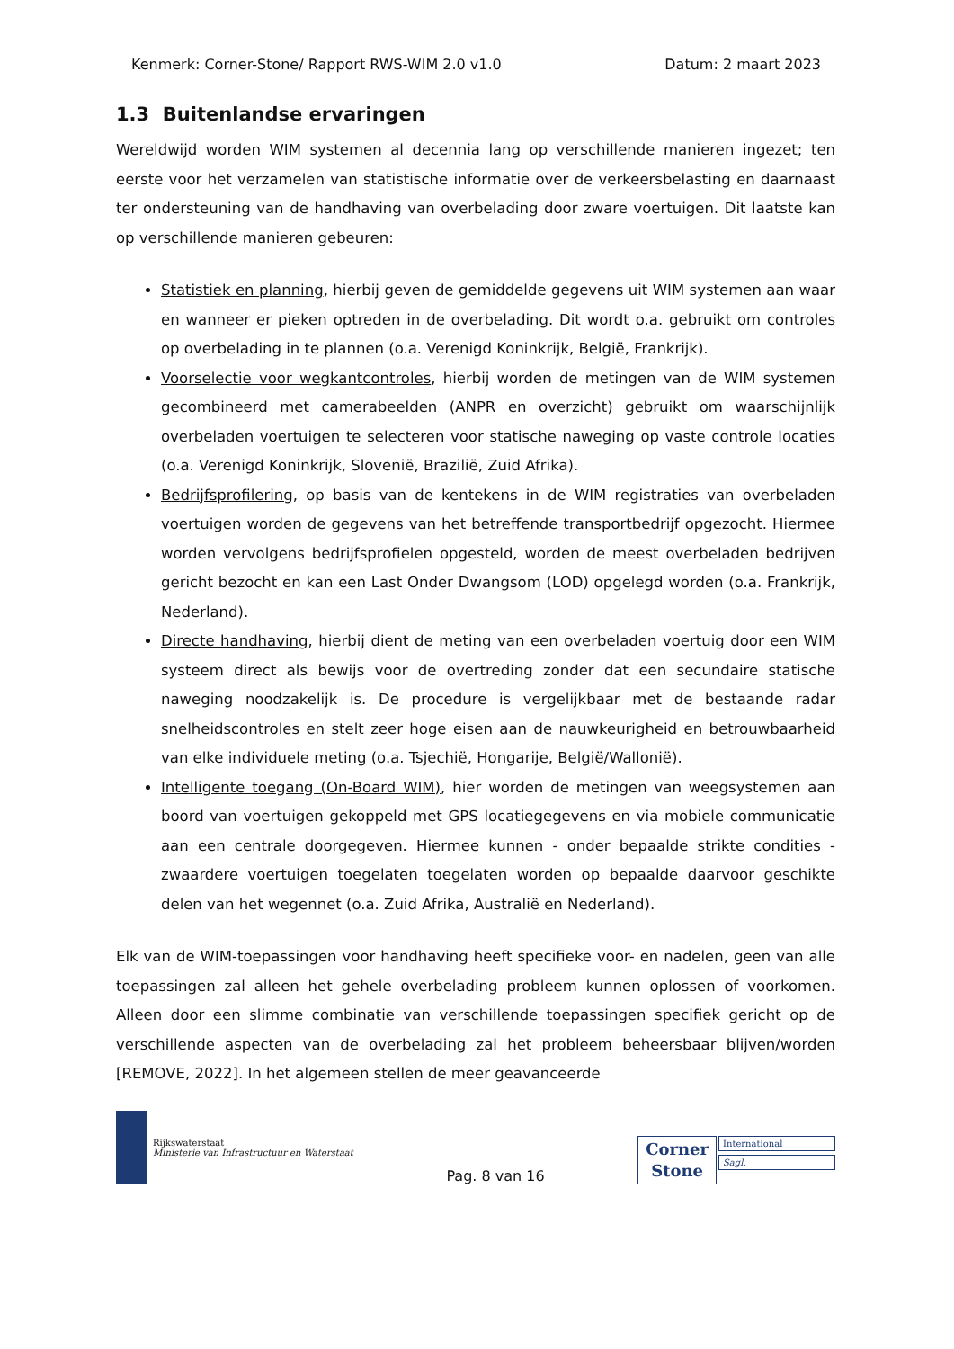Kenmerk: Corner-Stone/ Rapport RWS-WIM 2.0 v1.0 Datum: 2 maart 2023
1.3 Buitenlandse ervaringen
Wereldwijd worden WIM systemen al decennia lang op verschillende manieren ingezet; ten eerste voor het verzamelen van statistische informatie over de verkeersbelasting en daarnaast ter ondersteuning van de handhaving van overbelading door zware voertuigen. Dit laatste kan op verschillende manieren gebeuren:
Statistiek en planning, hierbij geven de gemiddelde gegevens uit WIM systemen aan waar en wanneer er pieken optreden in de overbelading. Dit wordt o.a. gebruikt om controles op overbelading in te plannen (o.a. Verenigd Koninkrijk, België, Frankrijk).
Voorselectie voor wegkantcontroles, hierbij worden de metingen van de WIM systemen gecombineerd met camerabeelden (ANPR en overzicht) gebruikt om waarschijnlijk overbeladen voertuigen te selecteren voor statische naweging op vaste controle locaties (o.a. Verenigd Koninkrijk, Slovenië, Brazilië, Zuid Afrika).
Bedrijfsprofilering, op basis van de kentekens in de WIM registraties van overbeladen voertuigen worden de gegevens van het betreffende transportbedrijf opgezocht. Hiermee worden vervolgens bedrijfsprofielen opgesteld, worden de meest overbeladen bedrijven gericht bezocht en kan een Last Onder Dwangsom (LOD) opgelegd worden (o.a. Frankrijk, Nederland).
Directe handhaving, hierbij dient de meting van een overbeladen voertuig door een WIM systeem direct als bewijs voor de overtreding zonder dat een secundaire statische naweging noodzakelijk is. De procedure is vergelijkbaar met de bestaande radar snelheidscontroles en stelt zeer hoge eisen aan de nauwkeurigheid en betrouwbaarheid van elke individuele meting (o.a. Tsjechië, Hongarije, België/Wallonië).
Intelligente toegang (On-Board WIM), hier worden de metingen van weegsystemen aan boord van voertuigen gekoppeld met GPS locatiegegevens en via mobiele communicatie aan een centrale doorgegeven. Hiermee kunnen - onder bepaalde strikte condities - zwaardere voertuigen toegelaten toegelaten worden op bepaalde daarvoor geschikte delen van het wegennet (o.a. Zuid Afrika, Australië en Nederland).
Elk van de WIM-toepassingen voor handhaving heeft specifieke voor- en nadelen, geen van alle toepassingen zal alleen het gehele overbelading probleem kunnen oplossen of voorkomen. Alleen door een slimme combinatie van verschillende toepassingen specifiek gericht op de verschillende aspecten van de overbelading zal het probleem beheersbaar blijven/worden [REMOVE, 2022]. In het algemeen stellen de meer geavanceerde
Rijkswaterstaat
Ministerie van Infrastructuur en Waterstaat
Pag. 8 van 16
Corner
Stone
International
Sagl.